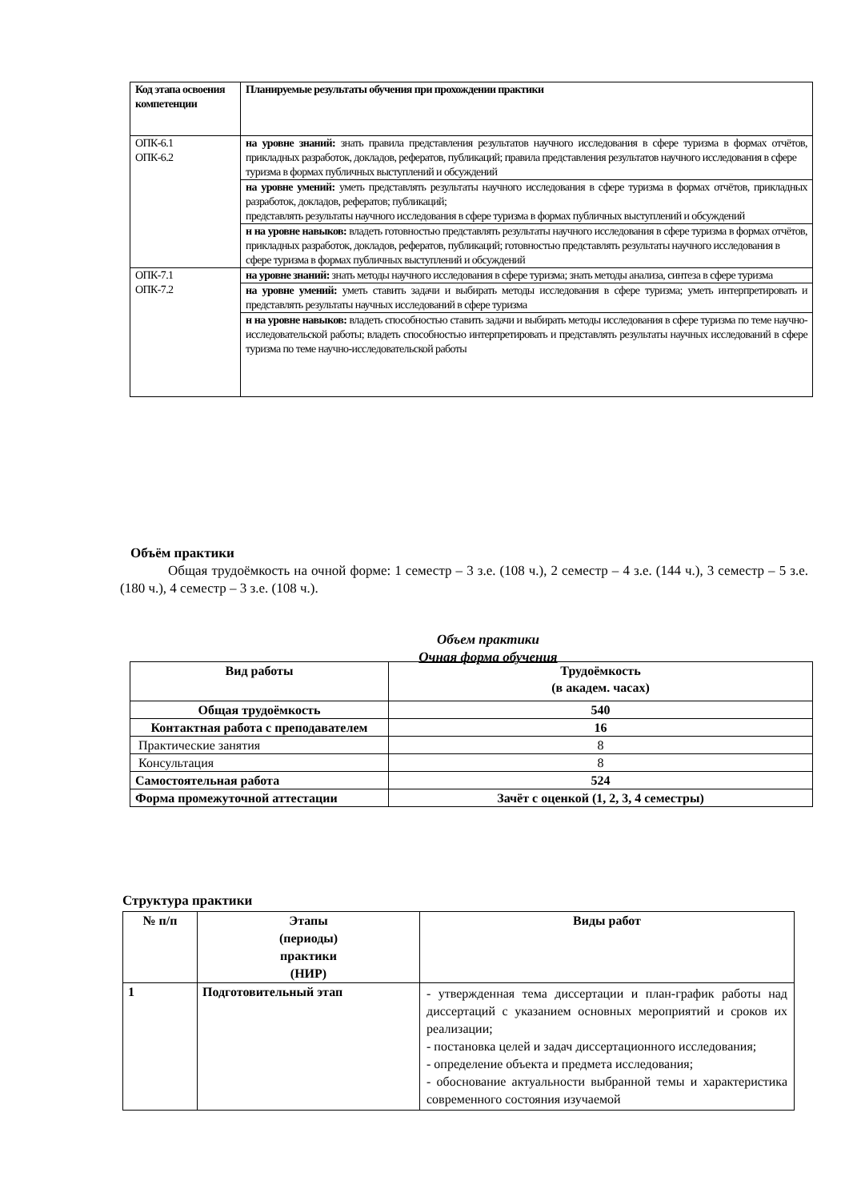| Код этапа освоения компетенции | Планируемые результаты обучения при прохождении практики |
| --- | --- |
| ОПК-6.1 ОПК-6.2 | на уровне знаний: знать правила представления результатов научного исследования в сфере туризма в формах отчётов, прикладных разработок, докладов, рефератов, публикаций; правила представления результатов научного исследования в сфере туризма в формах публичных выступлений и обсуждений |
| | на уровне умений: уметь представлять результаты научного исследования в сфере туризма в формах отчётов, прикладных разработок, докладов, рефератов; публикаций; представлять результаты научного исследования в сфере туризма в формах публичных выступлений и обсуждений |
| | н на уровне навыков: владеть готовностью представлять результаты научного исследования в сфере туризма в формах отчётов, прикладных разработок, докладов, рефератов, публикаций; готовностью представлять результаты научного исследования в сфере туризма в формах публичных выступлений и обсуждений |
| ОПК-7.1 ОПК-7.2 | на уровне знаний: знать методы научного исследования в сфере туризма; знать методы анализа, синтеза в сфере туризма |
| | на уровне умений: уметь ставить задачи и выбирать методы исследования в сфере туризма; уметь интерпретировать и представлять результаты научных исследований в сфере туризма |
| | н на уровне навыков: владеть способностью ставить задачи и выбирать методы исследования в сфере туризма по теме научно-исследовательской работы; владеть способностью интерпретировать и представлять результаты научных исследований в сфере туризма по теме научно-исследовательской работы |
Объём практики
Общая трудоёмкость на очной форме: 1 семестр – 3 з.е. (108 ч.), 2 семестр – 4 з.е. (144 ч.), 3 семестр – 5 з.е. (180 ч.), 4 семестр – 3 з.е. (108 ч.).
Объем практики
Очная форма обучения
| Вид работы | Трудоёмкость (в академ. часах) |
| --- | --- |
| Общая трудоёмкость | 540 |
| Контактная работа с преподавателем | 16 |
| Практические занятия | 8 |
| Консультация | 8 |
| Самостоятельная работа | 524 |
| Форма промежуточной аттестации | Зачёт с оценкой (1, 2, 3, 4 семестры) |
Структура практики
| № п/п | Этапы (периоды) практики (НИР) | Виды работ |
| --- | --- | --- |
| 1 | Подготовительный этап | - утвержденная тема диссертации и план-график работы над диссертаций с указанием основных мероприятий и сроков их реализации; - постановка целей и задач диссертационного исследования; - определение объекта и предмета исследования; - обоснование актуальности выбранной темы и характеристика современного состояния изучаемой |